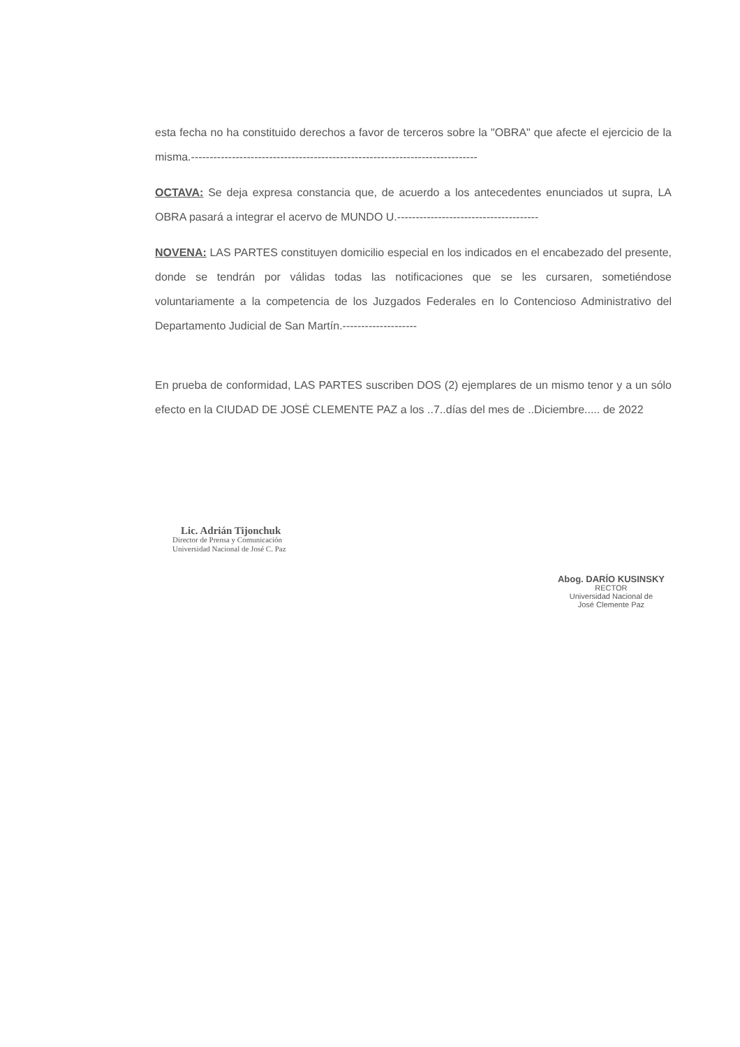esta fecha no ha constituido derechos a favor de terceros sobre la "OBRA" que afecte el ejercicio de la misma.-----------------------------------------------------------------------------
OCTAVA: Se deja expresa constancia que, de acuerdo a los antecedentes enunciados ut supra, LA OBRA pasará a integrar el acervo de MUNDO U.--------------------------------------
NOVENA: LAS PARTES constituyen domicilio especial en los indicados en el encabezado del presente, donde se tendrán por válidas todas las notificaciones que se les cursaren, sometiéndose voluntariamente a la competencia de los Juzgados Federales en lo Contencioso Administrativo del Departamento Judicial de San Martín.--------------------
En prueba de conformidad, LAS PARTES suscriben DOS (2) ejemplares de un mismo tenor y a un sólo efecto en la CIUDAD DE JOSÉ CLEMENTE PAZ a los ..7..días del mes de ..Diciembre..... de 2022
Lic. Adrián Tijonchuk
Director de Prensa y Comunicación
Universidad Nacional de José C. Paz
Abog. DARÍO KUSINSKY
RECTOR
Universidad Nacional de
José Clemente Paz